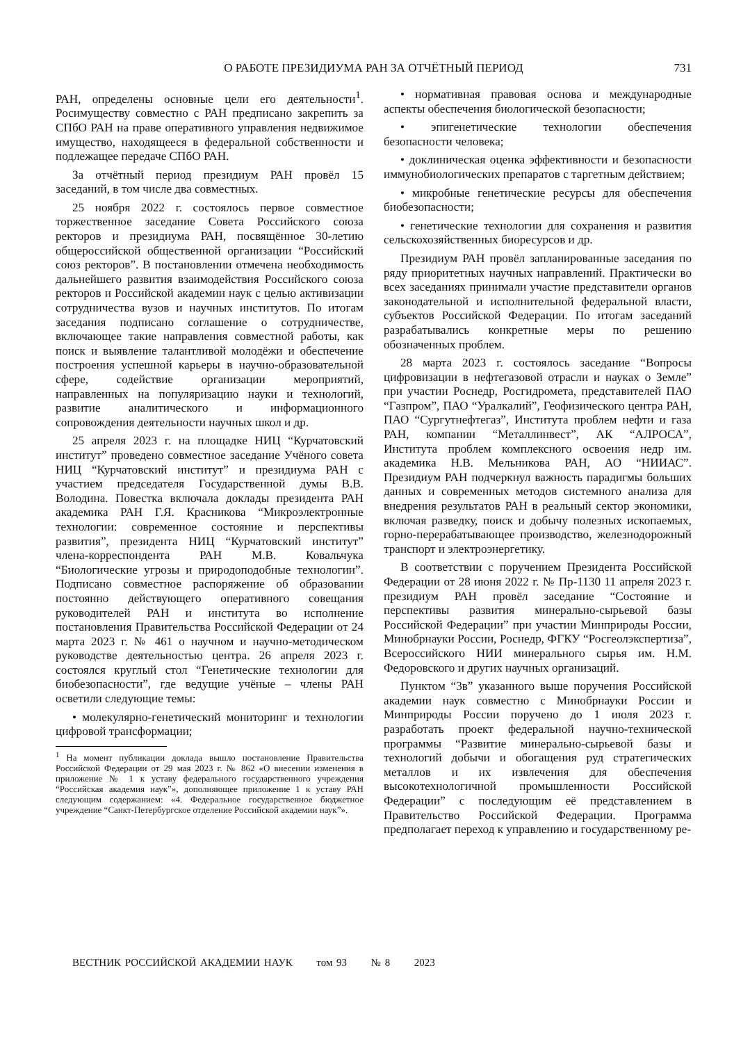О РАБОТЕ ПРЕЗИДИУМА РАН ЗА ОТЧЁТНЫЙ ПЕРИОД
731
РАН, определены основные цели его деятельности<sup>1</sup>. Росимуществу совместно с РАН предписано закрепить за СПбО РАН на праве оперативного управления недвижимое имущество, находящееся в федеральной собственности и подлежащее передаче СПбО РАН.
За отчётный период президиум РАН провёл 15 заседаний, в том числе два совместных.
25 ноября 2022 г. состоялось первое совместное торжественное заседание Совета Российского союза ректоров и президиума РАН, посвящённое 30-летию общероссийской общественной организации “Российский союз ректоров”. В постановлении отмечена необходимость дальнейшего развития взаимодействия Российского союза ректоров и Российской академии наук с целью активизации сотрудничества вузов и научных институтов. По итогам заседания подписано соглашение о сотрудничестве, включающее такие направления совместной работы, как поиск и выявление талантливой молодёжи и обеспечение построения успешной карьеры в научно-образовательной сфере, содействие организации мероприятий, направленных на популяризацию науки и технологий, развитие аналитического и информационного сопровождения деятельности научных школ и др.
25 апреля 2023 г. на площадке НИЦ “Курчатовский институт” проведено совместное заседание Учёного совета НИЦ “Курчатовский институт” и президиума РАН с участием председателя Государственной думы В.В. Володина. Повестка включала доклады президента РАН академика РАН Г.Я. Красникова “Микроэлектронные технологии: современное состояние и перспективы развития”, президента НИЦ “Курчатовский институт” члена-корреспондента РАН М.В. Ковальчука “Биологические угрозы и природоподобные технологии”. Подписано совместное распоряжение об образовании постоянно действующего оперативного совещания руководителей РАН и института во исполнение постановления Правительства Российской Федерации от 24 марта 2023 г. № 461 о научном и научно-методическом руководстве деятельностью центра. 26 апреля 2023 г. состоялся круглый стол “Генетические технологии для биобезопасности”, где ведущие учёные – члены РАН осветили следующие темы:
• молекулярно-генетический мониторинг и технологии цифровой трансформации;
<sup>1</sup> На момент публикации доклада вышло постановление Правительства Российской Федерации от 29 мая 2023 г. № 862 «О внесении изменения в приложение № 1 к уставу федерального государственного учреждения “Российская академия наук”», дополняющее приложение 1 к уставу РАН следующим содержанием: «4. Федеральное государственное бюджетное учреждение “Санкт-Петербургское отделение Российской академии наук”».
• нормативная правовая основа и международные аспекты обеспечения биологической безопасности;
• эпигенетические технологии обеспечения безопасности человека;
• доклиническая оценка эффективности и безопасности иммунобиологических препаратов с таргетным действием;
• микробные генетические ресурсы для обеспечения биобезопасности;
• генетические технологии для сохранения и развития сельскохозяйственных биоресурсов и др.
Президиум РАН провёл запланированные заседания по ряду приоритетных научных направлений. Практически во всех заседаниях принимали участие представители органов законодательной и исполнительной федеральной власти, субъектов Российской Федерации. По итогам заседаний разрабатывались конкретные меры по решению обозначенных проблем.
28 марта 2023 г. состоялось заседание “Вопросы цифровизации в нефтегазовой отрасли и науках о Земле” при участии Роснедр, Росгидромета, представителей ПАО “Газпром”, ПАО “Уралкалий”, Геофизического центра РАН, ПАО “Сургутнефтегаз”, Института проблем нефти и газа РАН, компании “Металлинвест”, АК “АЛРОСА”, Института проблем комплексного освоения недр им. академика Н.В. Мельникова РАН, АО “НИИАС”. Президиум РАН подчеркнул важность парадигмы больших данных и современных методов системного анализа для внедрения результатов РАН в реальный сектор экономики, включая разведку, поиск и добычу полезных ископаемых, горно-перерабатывающее производство, железнодорожный транспорт и электроэнергетику.
В соответствии с поручением Президента Российской Федерации от 28 июня 2022 г. № Пр-1130 11 апреля 2023 г. президиум РАН провёл заседание “Состояние и перспективы развития минерально-сырьевой базы Российской Федерации” при участии Минприроды России, Минобрнауки России, Роснедр, ФГКУ “Росгеолэкспертиза”, Всероссийского НИИ минерального сырья им. Н.М. Федоровского и других научных организаций.
Пунктом “3в” указанного выше поручения Российской академии наук совместно с Минобрнауки России и Минприроды России поручено до 1 июля 2023 г. разработать проект федеральной научно-технической программы “Развитие минерально-сырьевой базы и технологий добычи и обогащения руд стратегических металлов и их извлечения для обеспечения высокотехнологичной промышленности Российской Федерации” с последующим её представлением в Правительство Российской Федерации. Программа предполагает переход к управлению и государственному ре-
ВЕСТНИК РОССИЙСКОЙ АКАДЕМИИ НАУК том 93 № 8 2023